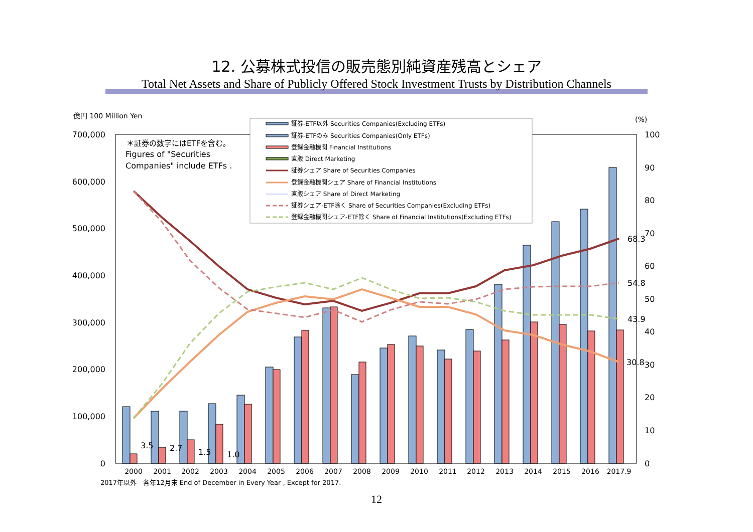12. 公募株式投信の販売態別純資産残高とシェア
Total Net Assets and Share of Publicly Offered Stock Investment Trusts by Distribution Channels
億円 100 Million Yen
(%)
700,000
600,000
500,000
400,000
300,000
200,000
100,000
0
100
90
80
70
60
50
40
30
20
10
0
68.3
54.8
43.9
30.8
3.5
2.7
1.5
1.0
2000
2001
2002
2003
2004
2005
2006
2007
2008
2009
2010
2011
2012
2013
2014
2015
2016
2017.9
＊証券の数字にはETFを含む。
Figures of "Securities
Companies" include ETFs .
証券-ETF以外 Securities Companies(Excluding ETFs)
証券-ETFのみ Securities Companies(Only ETFs)
登録金融機関 Financial Institutions
直販 Direct Marketing
証券シェア Share of Securities Companies
登録金融機関シェア Share of Financial Institutions
直販シェア Share of Direct Marketing
証券シェア-ETF除く Share of Securities Companies(Excluding ETFs)
登録金融機関シェア-ETF除く Share of Financial Institutions(Excluding ETFs)
2017年以外　各年12月末 End of December in Every Year , Except for 2017.
12